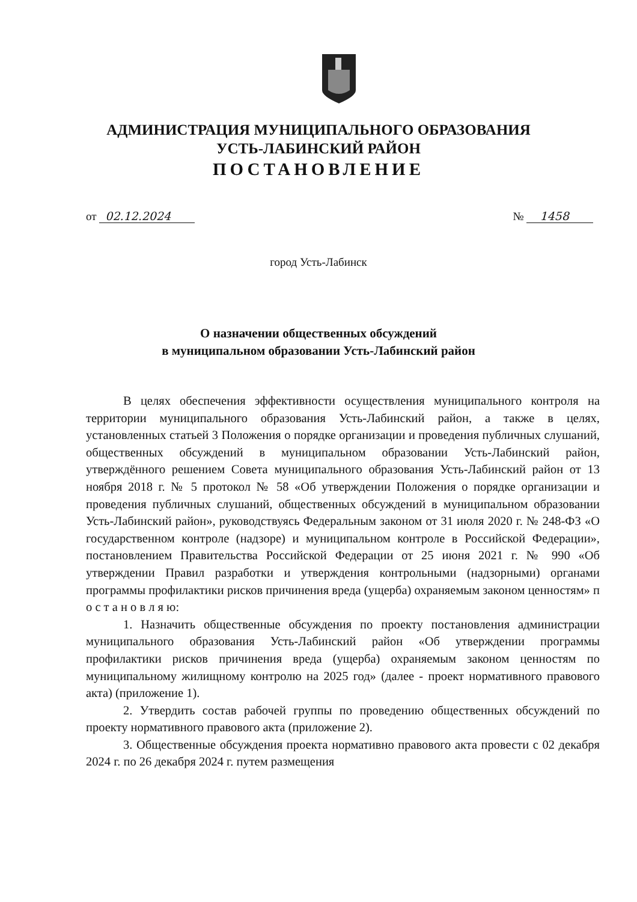АДМИНИСТРАЦИЯ МУНИЦИПАЛЬНОГО ОБРАЗОВАНИЯ
УСТЬ-ЛАБИНСКИЙ РАЙОН
ПОСТАНОВЛЕНИЕ
от 02.12.2024 № 1458
город Усть-Лабинск
О назначении общественных обсуждений
в муниципальном образовании Усть-Лабинский район
В целях обеспечения эффективности осуществления муниципального контроля на территории муниципального образования Усть-Лабинский район, а также в целях, установленных статьей 3 Положения о порядке организации и проведения публичных слушаний, общественных обсуждений в муниципальном образовании Усть-Лабинский район, утверждённого решением Совета муниципального образования Усть-Лабинский район от 13 ноября 2018 г. № 5 протокол № 58 «Об утверждении Положения о порядке организации и проведения публичных слушаний, общественных обсуждений в муниципальном образовании Усть-Лабинский район», руководствуясь Федеральным законом от 31 июля 2020 г. № 248-ФЗ «О государственном контроле (надзоре) и муниципальном контроле в Российской Федерации», постановлением Правительства Российской Федерации от 25 июня 2021 г. № 990 «Об утверждении Правил разработки и утверждения контрольными (надзорными) органами программы профилактики рисков причинения вреда (ущерба) охраняемым законом ценностям» п о с т а н о в л я ю:
1. Назначить общественные обсуждения по проекту постановления администрации муниципального образования Усть-Лабинский район «Об утверждении программы профилактики рисков причинения вреда (ущерба) охраняемым законом ценностям по муниципальному жилищному контролю на 2025 год» (далее - проект нормативного правового акта) (приложение 1).
2. Утвердить состав рабочей группы по проведению общественных обсуждений по проекту нормативного правового акта (приложение 2).
3. Общественные обсуждения проекта нормативно правового акта провести с 02 декабря 2024 г. по 26 декабря 2024 г. путем размещения